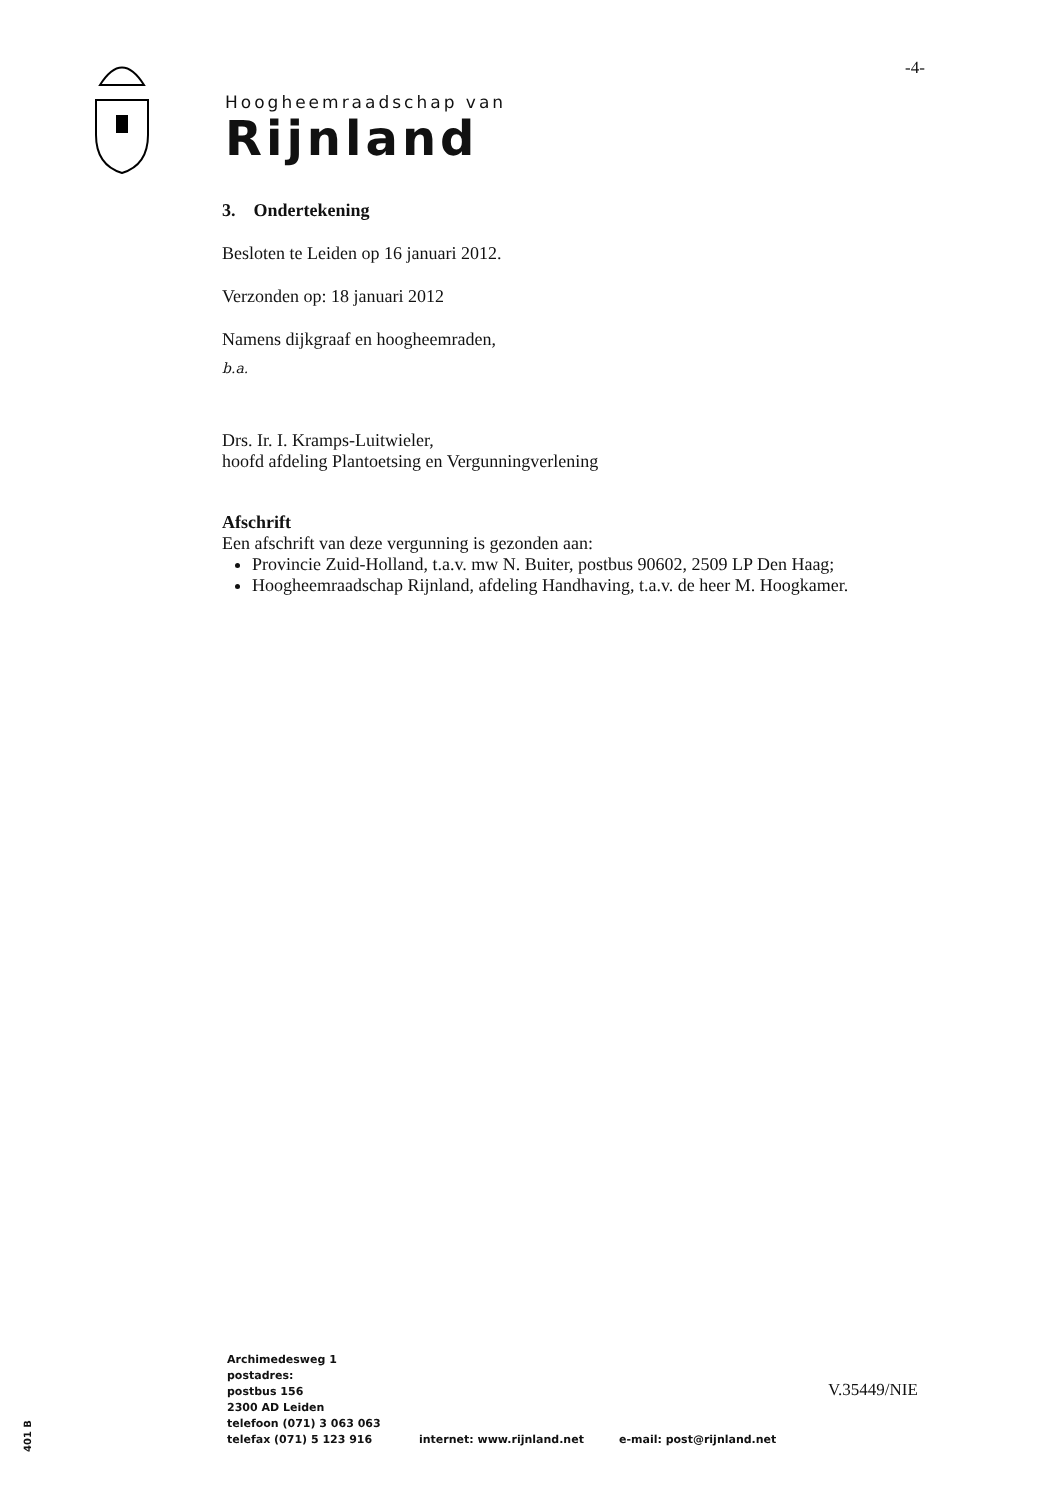-4-
Hoogheemraadschap van
Rijnland
3. Ondertekening
Besloten te Leiden op 16 januari 2012.
Verzonden op: 18 januari 2012
Namens dijkgraaf en hoogheemraden,
b.a.
Drs. Ir. I. Kramps-Luitwieler,
hoofd afdeling Plantoetsing en Vergunningverlening
Afschrift
Een afschrift van deze vergunning is gezonden aan:
Provincie Zuid-Holland, t.a.v. mw N. Buiter, postbus 90602, 2509 LP Den Haag;
Hoogheemraadschap Rijnland, afdeling Handhaving, t.a.v. de heer M. Hoogkamer.
Archimedesweg 1
postadres:
postbus 156
2300 AD Leiden
telefoon (071) 3 063 063
telefax (071) 5 123 916 internet: www.rijnland.net e-mail: post@rijnland.net
V.35449/NIE
401 B